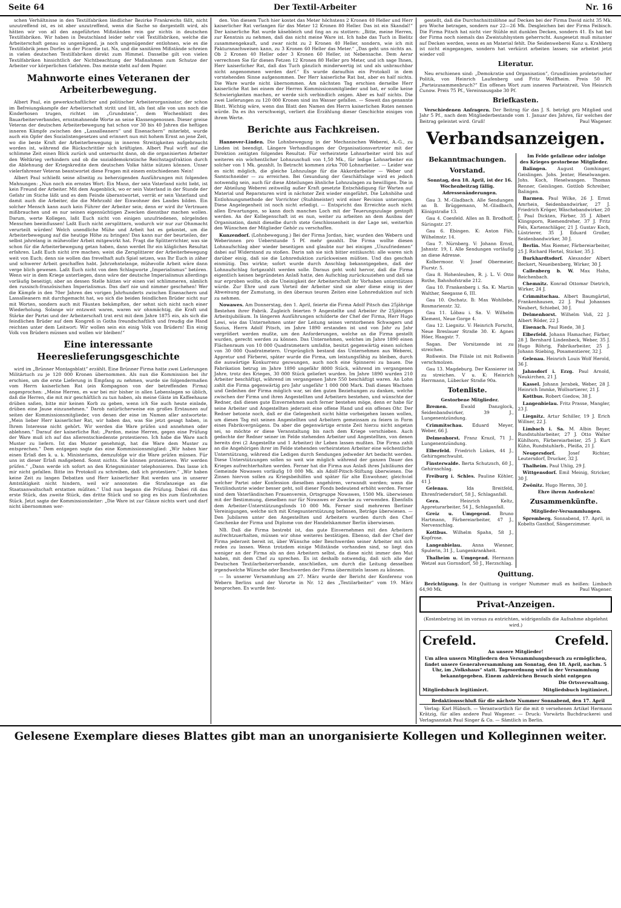Seite 64 Der Textil-Arbeiter Nr. 16
schen Verhältnisse in den Textilfabriken ländlicher Bezirke Frankreichs fällt, nicht unzutreffend ist, es ist aber unzutreffend, wenn die Sache so dargestellt wird, als hätten wir von all den angeführten Mißständen rein gar nichts in deutschen Textilfabriken. Wir haben in Deutschland leider sehr viel Textilfabriken, welche die Arbeiterschaft genau so ungenügend, ja noch ungenügender entlohnen, wie es die Textilfabrik jenes Dorfes in der Picardie tut. Na, und die sanitären Mißstände schreien in vielen deutschen Textilfabriken direkt zum Himmel. Dasselbe gilt von vielen Textilfabriken hinsichtlich der Nichtbeachtung der Maßnahmen zum Schutze der Arbeiter vor körperlichen Gefahren. Das meiste steht auf dem Papier.
Mahnworte eines Veteranen der Arbeiterbewegung.
Albert Paul, ein gewerkschaftlicher und politischer Arbeiterorganisator, der schon im Befreiungskampfe der Arbeiterschaft stritt und litt, als fast alle von uns noch die Kinderhosen trugen, richtet im „Grundstein“, dem Wochenblatt des Bauarbeiterverbandes, ernstmahnende Worte an seine Klassengenossen. Dieser greise Veteran der deutschen Arbeiterbewegung hat schon vor 30 bis 40 Jahren die heftigen inneren Kämpfe zwischen den „Lassalleanern“ und Eisenachern“ miterlebt, wurde auch ein Opfer des Sozialistengesetzes und erinnert nun mit hohem Ernst an jene Zeit, wo die beste Kraft der Arbeiterbewegung in inneren Streitigkeiten aufgebraucht worden ist, während die Rückschrittler sich kräftigten. Albert Paul wirft auf die schlimme Zeit einen Blick zurück und untersucht dann, ob die organisierten Arbeiter den Weltkrieg verhindern und ob die sozialdemokratische Reichstagsfraktion durch die Ablehnung der Kriegskredite dem deutschen Volke hätte nützen können. Unser vielerfahrener Veteran beantwortet diese Fragen mit einem entschiedenen Nein!
Albert Paul schließt seine allseitig zu beherzigenden Ausführungen mit folgenden Mahnungen: „Nun noch ein ernstes Wort: Ein Mann, der sein Vaterland nicht liebt, ist kein Freund der Arbeiter. Mit dem Augenblick, wo er sein Vaterland in der Stunde der Gefahr im Stiche läßt und es dem Feinde überantwortet, verrät er sein Vaterland und damit auch die Arbeiter, die die Mehrzahl der Einwohner des Landes bilden. Ein solcher Mensch kann auch kein Führer der Arbeiter sein; denn er wird ihr Vertrauen mißbrauchen und es nur seinen eigensüchtigen Zwecken dienstbar machen wollen. Darum, werte Kollegen, laßt Euch nicht von einigen unzufriedenen, nörgelnden Menschen beeinflussen! Laßt Euch nicht zersplittern, wodurch wir nur zur Ohnmacht verurteilt würden! Welch unendliche Mühe und Arbeit hat es gekostet, um die Arbeiterbewegung auf die heutige Höhe zu bringen! Das kann nur der beurteilen, der selbst jahrelang in mühevoller Arbeit mitgewirkt hat. Fragt die Splitterrichter, was sie schon für die Arbeiterbewegung getan haben, dann werdet Ihr ein klägliches Resultat erfahren. Laßt Euch nicht irre machen; weist die Zersplitterer der Arbeiterbewegung weit von Euch; denn sie wollen das frevelhaft aufs Spiel setzen, was Ihr Euch in zäher und schwerer Arbeit geschaffen habt. Jahrzehntelange, mühevolle Arbeit wäre dann verge blich gewesen. Laßt Euch nicht von dem Schlagworte „Imperialismus“ betören. Wenn wir in dem Kriege unterliegen, dann wäre der deutsche Imperialismus allerdings vorläufig beseitigt; aber an dessen Stelle hätten wir einen viel schlimmeren, nämlich den russisch-französischen Imperialismus. Das darf nie und nimmer geschehen! Wer die Kämpfe in den 70er Jahren des vorigen Jahrhunderts zwischen Eisenachern und Lassalleanern mit durchgemacht hat, wo sich die beiden feindlichen Brüder nicht nur mit Worten, sondern auch mit Fäusten bekämpften, der sehnt sich nicht nach einer Wiederholung. Solange wir entzweit waren, waren wir ohnmächtig, die Kraft und Stärke der Partei und der Arbeiterschaft trat erst mit dem Jahre 1875 ein, als sich die feindlichen Brüder auf dem Kongreß in Gotha freundschaftlich und freudig die Hand reichten unter dem Leitwort: Wir wollen sein ein einig Volk von Brüdern! Ein einig Volk von Brüdern müssen und wollen wir bleiben!“
Eine interessante Heereslieferungsgeschichte
wird im „Brünner Montagsblatt“ erzählt. Eine Brünner Firma hatte zwei Lieferungen Militärtuch zu je 120 000 Kronen übernommen. Als nun die Kommission bei ihr erschien, um die erste Lieferung in Empfang zu nehmen, wurde sie folgendermaßen vom Herrn kaiserlichen Rat (ein Kompagnon von der betreffenden Firma) angesprochen: „Meine Herren, es war bei mir bisher in allen Lebenslagen so üblich, daß die Herren, die mit mir geschäftlich zu tun haben, als meine Gäste im Kaffeehause drüben saßen, bitte mir keinen Korb zu geben, wenn ich Sie auch heute einlade, drüben eine Jause einzunehmen.“ Darob natürlicherweise ein großes Erstaunen auf seiten der Kommissionsmitglieder, von denen der eine im Namen aller antwortete: „Mein lieber Herr kaiserlicher Rat, wir haben das, was Sie jetzt gesagt haben, in Ihrem Interesse nicht gehört. Wir werden die Ware prüfen und annehmen oder ablehnen.“ Darauf der kaiserliche Rat: „Pardon, meine Herren, gegen eine Prüfung der Ware muß ich auf das allerentschiedenste protestieren. Ich habe die Ware nach Muster zu liefern. Ist das Muster genehmigt, hat die Ware dem Muster zu entsprechen.“ Dem entgegen sagte das eine Kommissionsmitglied: „Wir haben hier einen Erlaß des k. u. k. Ministeriums, demzufolge wir die Ware prüfen müssen. Für uns ist dieser Erlaß maßgebend. Sonst nichts. Sie können protestieren. Wir werden prüfen.“ „Dann werde ich sofort an den Kriegsminister telephonieren. Das lasse ich mir nicht gefallen. Bitte ins Protokoll zu schreiben, daß ich protestiere.“ „Wir haben keine Zeit zu langen Debatten und Herr kaiserlicher Rat werden uns in unserer Amtstätigkeit nicht hindern, weil wir ansonsten die Strafanzeige an die Staatsanwaltschaft erstatten müßten.“ Und nun begann die Prüfung. Dabei riß das erste Stück, das zweite Stück, das dritte Stück und so ging es bis zum fünfzehnten Stück. Jetzt sagte der Kommissionsleiter: „Die Ware ist zur Gänze nichts wert und darf nicht übernommen wer-
den. Von diesem Tuch hier kostet das Meter höchstens 2 Kronen 40 Heller und Herr kaiserlicher Rat verlangen für das Meter 12 Kronen 80 Heller. Das ist ein Skandal!“ Der kaiserliche Rat wurde käsebleich und fing an zu stottern: „Bitte, meine Herren, zur Kenntnis zu nehmen, daß das nicht meine Ware ist. Ich habe das Tuch in Bielitz zusammengekauft, und zwar nicht zu 2 Kronen 40 Heller, sondern, wie ich mit Fakturanachweisen kann, zu 3 Kronen 60 Heller das Meter.“ „Das geht uns nichts an. Ob 2 Kronen 40 Heller oder 3 Kronen 60 Heller, ist Nebensache. Dem Aerar verrechnen Sie für diesen Fetzen 12 Kronen 80 Heller pro Meter, und ich sage Ihnen, Herr kaiserlicher Rat, daß das Tuch gänzlich minderwertig ist und als unbrauchbar nicht angenommen werden darf.“ Es wurde daraufhin ein Protokoll in dem vorstehenden Sinne aufgenommen. Der Herr kaiserliche Rat bat, aber es half nichts. Die Ware wurde nicht übernommen. Am nächsten Tag erschien derselbe Herr kaiserliche Rat bei einem der Herren Kommissionsmitglieder und bat, er solle keine Schwierigkeiten machen, er werde sich verbindlich zeigen. Aber es half nichts. Die zwei Lieferungen zu 120 000 Kronen sind ins Wasser gefallen. — Soweit das genannte Blatt. Wichtig wäre, wenn das Blatt den Namen des Herrn kaiserlichen Rates nennen würde. Da es ihn verschweigt, verliert die Erzählung dieser Geschichte einiges von ihrem Werte.
Berichte aus Fachkreisen.
Hannover-Linden. Die Lohnbewegung in der Mechanischen Weberei, A.-G., zu Linden ist beendigt. Längere Verhandlungen der Organisationsvertreter mit der Direktion zeitigten folgendes Resultat: Für verheiratete Lohnarbeiter wird bis auf weiteres ein wöchentlicher Lohnzuschuß von 1,50 Mk., für ledige Lohnarbeiter ein solcher von 1 Mk. gezahlt. In Betracht kommen zirka 700 Lohnarbeiter. — Leider war es nicht möglich, die gleiche Lohnzulage für die Akkordarbeiter — Weber und Samtschneider — zu erreichen. Bei Gesundung der Geschäftslage wird es jedoch notwendig sein, auch für diese Abteilungen ähnliche Lohnzulagen zu bewilligen. Die in der Abteilung Weberei zeitweilig außer Kraft gesetzte Entschädigung für Warten auf Material und Reparaturen wird in nächster Zeit wieder eingeführt. Die Lohnhöhe und Entlohnungsmethode der Vorrichter (Stuhlmeister) wird einer Revision unterzogen. Diese Angelegenheit ist noch nicht erledigt. — Entspricht das Erreichte auch nicht allen Erwartungen, so kann doch manches Loch mit der Teuerungszulage gestopft werden. An der Kollegenschaft ist es nun, weiter zu arbeiten an dem Ausbau der Organisation, damit dieselbe durch stete Geschlossenheit in der Lage sei, weiterhin den Wünschen der Mitglieder Gehör zu verschaffen.
Kunzendorf. (Lohnbewegung.) Bei der Firma Jordan, hier, wurden den Webern und Weberinnen pro Ueberstunde 5 Pf. mehr gezahlt. Die Firma wollte diesen Lohnaufschlag aber wieder beseitigen und glaubte nur bei einigen „Unzufriedenen“ dabei auf Widerstand zu stoßen. Darin sah sie sich bitter enttäuscht: alle waren sich darüber einig, daß sie die Lohnreduktion zurückweisen müßten. Und das geschah einmütig. Das wirkte; sofort wurde durch Anschlag bekanntgegeben, daß der Lohnaufschlag fortgezahlt werden solle. Daraus geht wohl hervor, daß die Firma eigentlich keinen begründeten Anlaß hatte, den Aufschlag zurückzuziehen und daß sie nur erproben wollte, ob die Uneinigkeit der Arbeiterschaft ihr Vorhaben unterstützen würde. Zur Ehre und zum Vorteil der Arbeiter sind sie aber diese einig in der Abweisung der Zumutung, in den überaus teuren Zeiten eine Lohnreduktion auf sich zu nehmen.
Nowawes. Am Donnerstag, den 1. April, feierte die Firma Adolf Pitsch das 25jährige Bestehen ihrer Fabrik. Zugleich feierten 9 Angestellte und Arbeiter ihr 25jähriges Arbeitsjubiläum. In längeren Ausführungen schilderte der Chef der Firma, Herr Hugo Lewi, wie das Unternehmen unter der Leitung seines verstorbenen Schwagers und Sozius, Herrn Adolf Pitsch, im Jahre 1890 erstanden ist und von Jahr zu Jahr vergrößert werden mußte, um den Anforderungen, welche an die Firma gestellt wurden, gerecht werden zu können. Das Unternehmen, welches im Jahre 1890 einen Flächenraum von 10 000 Quadratmetern umfaßte, besitzt gegenwärtig einen solchen von 30 000 Quadratmetern. Ursprünglich bestand das Unternehmen aus Weberei, Appretur und Färberei, später wurde die Firma, um leistungsfähig zu bleiben, durch die auswärtige Konkurrenz gezwungen, auch noch eine Spinnerei zu bauen. Die Fabrikation betrug im Jahre 1890 ungefähr 8000 Stück, während im vergangenen Jahre, trotz des Krieges, 30 000 Stück geliefert wurden. Im Jahre 1890 wurden 210 Arbeiter beschäftigt, während im vergangenen Jahre 550 beschäftigt waren. An Lohn zahlt die Firma gegenwärtig pro Jahr ungefähr 1 000 000 Mark. Daß dieses Wachsen und Gedeihen der Firma möglich war, sei den guten Beziehungen zu danken, welche zwischen der Firma und ihren Angestellten und Arbeitern bestehen, und wünschte der Redner, daß dieses gute Einvernehmen auch ferner bestehen möge, denn er habe für seine Arbeiter und Angestellten jederzeit eine offene Hand und ein offenes Ohr. Der Redner betonte noch, daß er die Gelegenheit nicht hätte vorbeigehen lassen wollen, um diesen Tag mit seinen Angestellten und Arbeitern gemeinsam zu feiern in Form eines Fabrikvergnügens. Da aber die gegenwärtige ernste Zeit hierzu nicht angetan sei, so möchte er diese Veranstaltung bis nach dem Kriege verschieben. Auch gedachte der Redner seiner im Felde stehenden Arbeiter und Angestellten, von denen bereits drei (2 Angestellte und 1 Arbeiter) ihr Leben lassen mußten. Die Firma zahlt an die Angehörigen ihrer im Felde stehenden verheirateten Arbeiter eine wöchentliche Unterstützung, während die Ledigen durch Sendungen jedweder Art bedacht werden. Diese Unterstützungen sollen so weit wie möglich während der ganzen Dauer des Krieges aufrechterhalten werden. Ferner hat die Firma aus Anlaß ihres Jubiläums der Gemeinde Nowawes vorläufig 10 000 Mk. als Adolf-Pitsch-Stiftung überwiesen. Die Zinsen hiervon sollen zu Kriegsbeihilfen und später für alte Einwohner, gleichviel welcher Partei oder Konfession dieselben angehören, verwandt werden; wenn die Textilindustrie wieder besser geht, soll dieser Fonds bedeutend erhöht werden. Ferner sind dem Vaterländischen Frauenverein, Ortsgruppe Nowawes, 1500 Mk. überwiesen mit der Bestimmung, dieselben nur für Nowawes er Zwecke zu verwenden. Ebenfalls dem Arbeiter-Unterstützungsfonds 10 000 Mk. Ferner sind mehreren Berliner Vereinigungen, welche sich mit Kriegsunterstützung befassen, Beträge überwiesen. — Den Jubilaren unter den Angestellten und Arbeitern wurden durch den Chef Geschenke der Firma und Diplome von der Handelskammer Berlin überwiesen.
NB. Daß die Firma bestrebt ist, das gute Einvernehmen mit den Arbeitern aufrechtzuerhalten, müssen wir ohne weiteres bestätigen. Ebenso, daß der Chef der Firma jederzeit bereit ist, über Wünsche oder Beschwerden seiner Arbeiter mit sich reden zu lassen. Wenn trotzdem einige Mißstände vorhanden sind, so liegt das weniger an der Firma als an den Arbeitern selbst, da diese nicht immer den Mut haben, mit dem Chef zu sprechen. Es ist deshalb notwendig, daß sich alle der Deutschen Textilarbeiterverbande, anschließen, um durch die Leitung desselben irgendwelche Wünsche oder Beschwerden der Firma übermitteln lassen zu können.
— In unserer Versammlung am 27. März wurde der Bericht der Konferenz von Webern Berlins und der Vororte in Nr. 12 des „Textilarbeiter“ vom 19. März besprochen. Es wurde fest-
gestellt, daß die Durchschnittslöhne auf Decken bei der Firma David nicht 35 Mk. pro Woche betragen, sondern nur 22—26 Mk. Desgleichen bei der Firma Feibisch. Die Firma Pitsch hat nicht vier Stühle mit dunklen Decken, sondern 41. Es hat bei der Firma noch niemals das Zweistuhlsystem geherrscht. Ausgesetzt muß mitunter auf Decken werden, wenn es an Material fehlt. Die Seidenweberei Kunz u. Krahberg ist nicht eingegangen, sondern hat verkürzt arbeiten lassen; sie arbeitet jetzt wieder voll
Literatur.
Neu erschienen sind: „Demokratie und Organisation“, Grundlinien proletarischer Politik, von Heinrich Laufenberg und Fritz Wolffheim. Preis 50 Pf. „Parteizusammenbruch?“ Ein offenes Wort zum inneren Parteistreit. Von Heinrich Cunow. Preis 75 Pf., Vereinsausgabe 30 Pf.
Briefkasten.
Verschiedenen Anfragern. Der Beitrag für das J. S. beträgt pro Mitglied und Jahr 5 Pf., nach dem Mitgliederbestande vom 1. Januar des Jahres, für welches der Beitrag geleistet wird. Gruß! Paul Wagener.
Verbandsanzeigen.
Bekanntmachungen.
Vorstand.
Sonntag, den 18. April, ist der 16. Wochenbeitrag fällig.
Adressenänderungen.
Gau 3. M.-Gladbach. Alle Sendungen an B. Brüggemann, M.-Gladbach, Königstraße 13.
Gau 4. Coesfeld. Alles an B. Brodhoff, Süringstr. 27.
Gau 6. Ebingen. K: Anton Fäh, Wilhelmstr. 14.
Gau 7. Nürnberg. V: Johann Ernst, Jahnstr. 19, I. Alle Sendungen vorläufig an diese Adresse.
Kolbermoor. V: Josef Obermeier, Flurstr. 5.
Gau 8. Hohenleuben, R. j. L. V: Otto Rothe, Bahnhofstraße 212.
Gau 10. Frankenberg i. Sa. K: Martin Walther, Seegasse 6, III.
Gau 10. Oschatz. B: Max Wohllebe, Rosmarienstr. 32.
Gau 11. Löbau i. Sa. V: Wilhelm Klement, Neue Gorge 4.
Gau 12. Liegnitz. V: Heinrich Forscht, Neue Breslauer Straße 30. K: Agnes Höer, Haagstr. 7.
Sagan. Der Vorsitzende ist zu streichen.
Roßwein. Die Filiale ist mit Roßwein verschmolzen.
Gau 13. Magdeburg. Der Kassierer ist zu streichen. V u. K: Heinrich Herrmann, Lübecker Straße 90a.
Totenliste.
Gestorbene Mitglieder.
Bremen. Ewald Danzglock, Seidenbandwirker, 39 J., Lungenentzündung.
Crimmitschau. Eduard Meyer, Weber, 66 J.
Delmenhorst. Franz Krazil, 71 J., Lungenentzündung.
Elberfeld. Friedrich Liskes, 44 J., Gehirngeschwulst.
Finsterwalde. Berta Schutzsch, 60 J., Gehirnschlag.
Freiburg i. Schles. Pauline Köhler, 41 J.
Gelenau. Ida Breitfeld, Ehrenfriedersdorf, 58 J., Schlaganfall.
Gera. Heinrich Keltz, Appreturarbeiter, 54 J., Schlaganfall.
Greiz u. Umgegend. Bruno Hartmann, Färbereiarbeiter, 47 J., Nervenschlag.
Kottbus. Wilhelm Spahn, 58 J., Kopfrose.
Langenbielau. Anna Wiesner, Spulerin, 31 J., Lungenkrankheit.
Thalheim u. Umgegend. Hermann Wetzel aus Gornsdorf, 50 J., Herzschlag.
Im Felde gefallene oder infolge des Krieges gestorbene Mitglieder.
Balingen. August Gomhinger, Geislingen. Johs. Jenter, Heselwangen. Johs. Koch, Heselwangen. Thomas Renner, Geislingen. Gottlob Schreiber, Balingen.
Barmen. Paul Wilke, 26 J. Ernst Amrhein, Seidenbandwirker, 27 J. Friedrich Kröger, Wäschebandwirker, 20 J. Paul Dickten, Färber, 35 J. Albert Klingsporn, Riemendreher, 37 J. Fritz Fels, Kartenschläger, 21 J. Gustav Koch, Lüstrierer, 35 J. Eduard Großer, Seidenbandwirker, 30 J.
Berlin. Max Riemer, Färbereiarbeiter, 25 J. Richard Hertel, Sticker, 35 J.
Burkhardtsdorf. Alexander Albert Beckert, Neueibenberg, Wirker, 30 J.
Callenberg b. W. Max Hahn, Reichenbach.
Chemnitz. Konrad Ottomar Dietrich, Wirker, 24 J.
Crimmitschau. Albert Baumgärtel, Frankenhausen, 22 J. Paul Johannes Neubert, Schiebel, 30 J.
Delmenhorst. Wilhelm Voß, 22 J. Albert Röder, 22 J.
Eisenach. Paul Riede, 38 J.
Elberfeld. Johann Hamacher, Färber, 28 J. Bernhard Lindenbeck, Weber, 35 J. Hugo Röhrig, Fabrikarbeiter, 25 J. Johann Stiebing, Posamentierer, 32 J.
Gelenau. Heinrich Louis Wolf Herold, 36 J.
Jahnsdorf i. Erzg. Paul Arnold, Neukirchen, 21 J.
Kassel. Johann Jerabek, Weber, 28 J. Heinrich Immke, Wollsortierer, 21 J.
Kottbus. Robert Giedow, 38 J.
Langenbielau. Fritz Prasse, Mangler, 23 J.
Liegnitz. Artur Schiller, 19 J. Erich Willner, 22 J.
Limbach i. Sa. M. Albin Beyer, Rundstuhlarbeiter, 27 J. Otto Walter Kühlhorn, Färbereiarbeiter, 25 J. Kurt Kühn, Rundstuhlarb., Pleißa, 21 J.
Neugersdorf. Josef Richter, Leutersdorf, Drucker, 32 J.
Thalheim. Paul Uhlig, 29 J.
Wittgensdorf. Emil Meinig, Stricker, 30 J.
Zwönitz. Hugo Herms, 30 J.
Ehre ihrem Andenken!
Zusammenkünfte.
Mitglieder-Versammlungen.
Spremberg. Sonnabend, 17. April, in Kobelts Gasthof, Sängerzimmer.
Quittung.
Berichtigung. In der Quittung in voriger Nummer muß es heißen: Limbach 64,90 Mk. Paul Wagener.
Privat-Anzeigen.
(Kostenbetrag ist im voraus zu entrichten, widrigenfalls die Aufnahme abgelehnt wird.)
Crefeld. Crefeld.
An unsere Mitglieder!
Um allen unsern Mitgliedern den Versammlungsbesuch zu ermöglichen, findet unsere Generalversammlung am Sonntag, den 18. April, nachm. 5 Uhr, im „Volkshaus“ statt. Tagesordnung wird in der Versammlung bekanntgegeben. Einem zahlreichen Besuch sieht entgegen
Die Ortsverwaltung.
Mitgliedsbuch legitimiert. Mitgliedsbuch legitimiert.
Redaktionsschluß für die nächste Nummer Sonnabend, den 17. April
Verlag: Karl Hübsch. — Verantwortlich für die mit ⊙ versehenen Artikel Hermann Krätzig, für alles andere Paul Wagener. — Druck: Vorwärts Buchdruckerei und Verlagsanstalt Paul Singer & Co. — Sämtlich in Berlin.
Gelesene Exemplare dieses Blattes gibt man an unorganisierte Kollegen und Kolleginnen weiter.